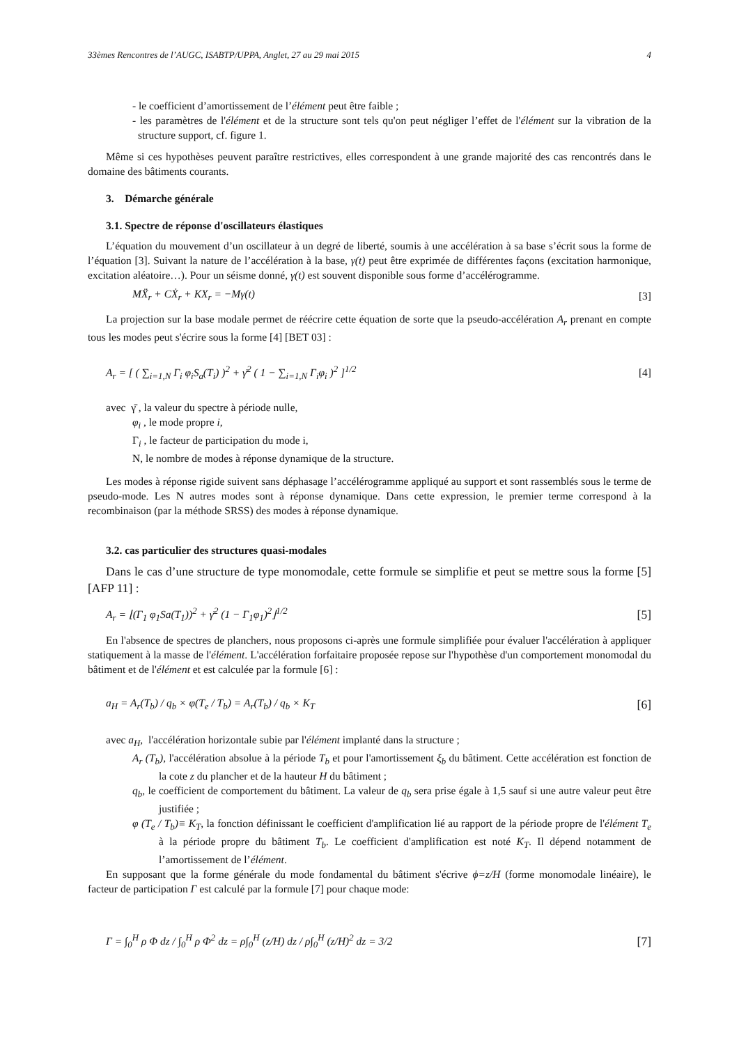33èmes Rencontres de l’AUGC, ISABTP/UPPA, Anglet, 27 au 29 mai 2015 4
- le coefficient d’amortissement de l’élément peut être faible ;
- les paramètres de l'élément et de la structure sont tels qu'on peut négliger l’effet de l'élément sur la vibration de la structure support, cf. figure 1.
Même si ces hypothèses peuvent paraître restrictives, elles correspondent à une grande majorité des cas rencontrés dans le domaine des bâtiments courants.
3. Démarche générale
3.1. Spectre de réponse d'oscillateurs élastiques
L’équation du mouvement d’un oscillateur à un degré de liberté, soumis à une accélération à sa base s’écrit sous la forme de l’équation [3]. Suivant la nature de l’accélération à la base, γ(t) peut être exprimée de différentes façons (excitation harmonique, excitation aléatoire…). Pour un séisme donné, γ(t) est souvent disponible sous forme d’accélérogramme.
MẌ<sub>r</sub> + CẊ<sub>r</sub> + KX<sub>r</sub> = −Mγ(t) [3]
La projection sur la base modale permet de réécrire cette équation de sorte que la pseudo-accélération A<sub>r</sub> prenant en compte tous les modes peut s'écrire sous la forme [4] [BET 03] :
A<sub>r</sub> = [ ( ∑<sub>i=1,N</sub> Γ<sub>i</sub> φ<sub>i</sub>S<sub>a</sub>(T<sub>i</sub>) )<sup>2</sup> + γ̄<sup>2</sup> ( 1 − ∑<sub>i=1,N</sub> Γ<sub>i</sub>φ<sub>i</sub> )<sup>2</sup> ]<sup>1/2</sup> [4]
avec γ̄ , la valeur du spectre à période nulle,
φ<sub>i</sub> , le mode propre i,
Γ<sub>i</sub> , le facteur de participation du mode i,
N, le nombre de modes à réponse dynamique de la structure.
Les modes à réponse rigide suivent sans déphasage l’accélérogramme appliqué au support et sont rassemblés sous le terme de pseudo-mode. Les N autres modes sont à réponse dynamique. Dans cette expression, le premier terme correspond à la recombinaison (par la méthode SRSS) des modes à réponse dynamique.
3.2. cas particulier des structures quasi-modales
Dans le cas d’une structure de type monomodale, cette formule se simplifie et peut se mettre sous la forme [5] [AFP 11] :
A<sub>r</sub> = ⌊(Γ<sub>1</sub> φ<sub>1</sub>Sa(T<sub>1</sub>))<sup>2</sup> + γ̄<sup>2</sup> (1 − Γ<sub>1</sub>φ<sub>1</sub>)<sup>2</sup>⌋<sup>1/2</sup> [5]
En l'absence de spectres de planchers, nous proposons ci-après une formule simplifiée pour évaluer l'accélération à appliquer statiquement à la masse de l'élément. L'accélération forfaitaire proposée repose sur l'hypothèse d'un comportement monomodal du bâtiment et de l'élément et est calculée par la formule [6] :
a<sub>H</sub> = A<sub>r</sub>(T<sub>b</sub>) / q<sub>b</sub> × φ(T<sub>e</sub> / T<sub>b</sub>) = A<sub>r</sub>(T<sub>b</sub>) / q<sub>b</sub> × K<sub>T</sub> [6]
avec a<sub>H</sub>, l'accélération horizontale subie par l'élément implanté dans la structure ;
A<sub>r</sub> (T<sub>b</sub>), l'accélération absolue à la période T<sub>b</sub> et pour l'amortissement ξ<sub>b</sub> du bâtiment. Cette accélération est fonction de la cote z du plancher et de la hauteur H du bâtiment ;
q<sub>b</sub>, le coefficient de comportement du bâtiment. La valeur de q<sub>b</sub> sera prise égale à 1,5 sauf si une autre valeur peut être justifiée ;
φ (T<sub>e</sub> / T<sub>b</sub>)≡ K<sub>T</sub>, la fonction définissant le coefficient d'amplification lié au rapport de la période propre de l'élément T<sub>e</sub> à la période propre du bâtiment T<sub>b</sub>. Le coefficient d'amplification est noté K<sub>T</sub>. Il dépend notamment de l’amortissement de l’élément.
En supposant que la forme générale du mode fondamental du bâtiment s'écrive ϕ=z/H (forme monomodale linéaire), le facteur de participation Γ est calculé par la formule [7] pour chaque mode:
Γ = ∫<sub>0</sub><sup>H</sup> ρ Φ dz / ∫<sub>0</sub><sup>H</sup> ρ Φ<sup>2</sup> dz = ρ∫<sub>0</sub><sup>H</sup> (z/H) dz / ρ∫<sub>0</sub><sup>H</sup> (z/H)<sup>2</sup> dz = 3/2 [7]